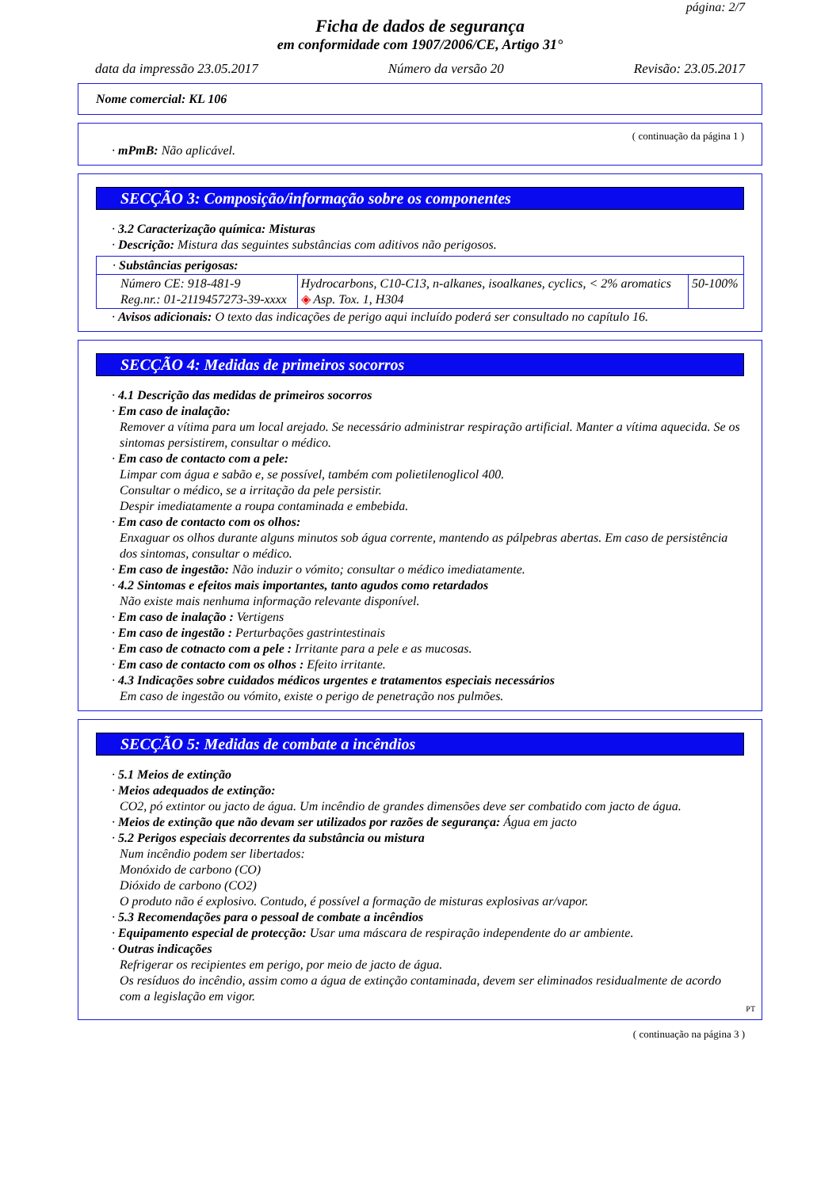página: 2/7
Ficha de dados de segurança
em conformidade com 1907/2006/CE, Artigo 31°
data da impressão 23.05.2017 Número da versão 20 Revisão: 23.05.2017
Nome comercial: KL 106
( continuação da página 1 )
· mPmB: Não aplicável.
SECÇÃO 3: Composição/informação sobre os componentes
· 3.2 Caracterização química: Misturas
· Descrição: Mistura das seguintes substâncias com aditivos não perigosos.
| · Substâncias perigosas: | | |
| Número CE: 918-481-9 Reg.nr.: 01-2119457273-39-xxxx | Hydrocarbons, C10-C13, n-alkanes, isoalkanes, cyclics, < 2% aromatics ◈ Asp. Tox. 1, H304 | 50-100% |
· Avisos adicionais: O texto das indicações de perigo aqui incluído poderá ser consultado no capítulo 16.
SECÇÃO 4: Medidas de primeiros socorros
· 4.1 Descrição das medidas de primeiros socorros
· Em caso de inalação:
Remover a vítima para um local arejado. Se necessário administrar respiração artificial. Manter a vítima aquecida. Se os sintomas persistirem, consultar o médico.
· Em caso de contacto com a pele:
Limpar com água e sabão e, se possível, também com polietilenoglicol 400.
Consultar o médico, se a irritação da pele persistir.
Despir imediatamente a roupa contaminada e embebida.
· Em caso de contacto com os olhos:
Enxaguar os olhos durante alguns minutos sob água corrente, mantendo as pálpebras abertas. Em caso de persistência dos sintomas, consultar o médico.
· Em caso de ingestão: Não induzir o vómito; consultar o médico imediatamente.
· 4.2 Sintomas e efeitos mais importantes, tanto agudos como retardados
Não existe mais nenhuma informação relevante disponível.
· Em caso de inalação : Vertigens
· Em caso de ingestão : Perturbações gastrintestinais
· Em caso de cotnacto com a pele : Irritante para a pele e as mucosas.
· Em caso de contacto com os olhos : Efeito irritante.
· 4.3 Indicações sobre cuidados médicos urgentes e tratamentos especiais necessários
Em caso de ingestão ou vómito, existe o perigo de penetração nos pulmões.
SECÇÃO 5: Medidas de combate a incêndios
· 5.1 Meios de extinção
· Meios adequados de extinção:
CO2, pó extintor ou jacto de água. Um incêndio de grandes dimensões deve ser combatido com jacto de água.
· Meios de extinção que não devam ser utilizados por razões de segurança: Água em jacto
· 5.2 Perigos especiais decorrentes da substância ou mistura
Num incêndio podem ser libertados:
Monóxido de carbono (CO)
Dióxido de carbono (CO2)
O produto não é explosivo. Contudo, é possível a formação de misturas explosivas ar/vapor.
· 5.3 Recomendações para o pessoal de combate a incêndios
· Equipamento especial de protecção: Usar uma máscara de respiração independente do ar ambiente.
· Outras indicações
Refrigerar os recipientes em perigo, por meio de jacto de água.
Os resíduos do incêndio, assim como a água de extinção contaminada, devem ser eliminados residualmente de acordo com a legislação em vigor.
PT
( continuação na página 3 )